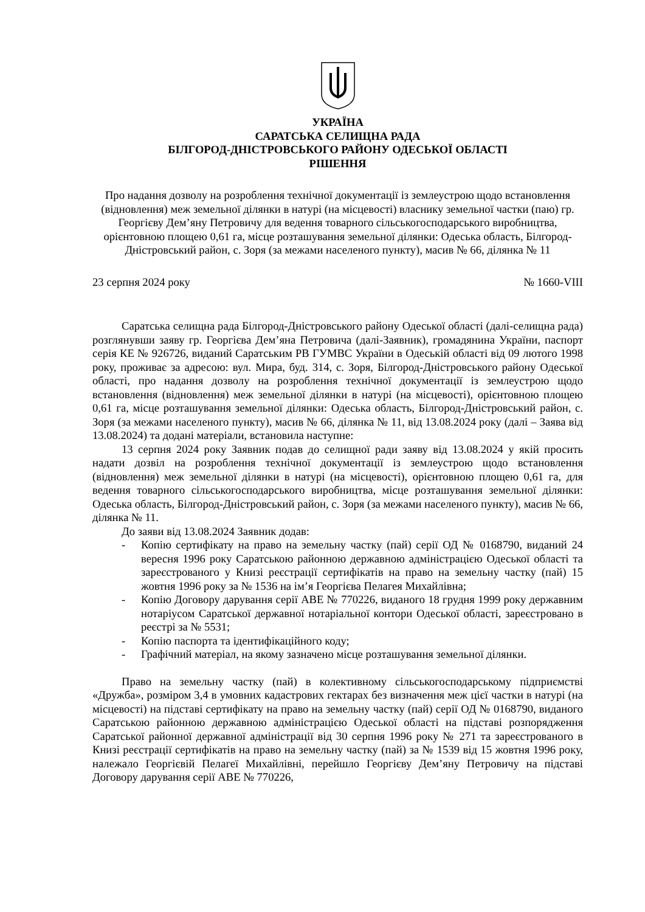УКРАЇНА
САРАТСЬКА СЕЛИЩНА РАДА
БІЛГОРОД-ДНІСТРОВСЬКОГО РАЙОНУ ОДЕСЬКОЇ ОБЛАСТІ
РІШЕННЯ
Про надання дозволу на розроблення технічної документації із землеустрою щодо встановлення (відновлення) меж земельної ділянки в натурі (на місцевості) власнику земельної частки (паю) гр. Георгієву Дем’яну Петровичу для ведення товарного сільськогосподарського виробництва, орієнтовною площею 0,61 га, місце розташування земельної ділянки: Одеська область, Білгород-Дністровський район, с. Зоря (за межами населеного пункту), масив № 66, ділянка № 11
23 серпня 2024 року № 1660-VIII
Саратська селищна рада Білгород-Дністровського району Одеської області (далі-селищна рада) розглянувши заяву гр. Георгієва Дем’яна Петровича (далі-Заявник), громадянина України, паспорт серія КЕ № 926726, виданий Саратським РВ ГУМВС України в Одеській області від 09 лютого 1998 року, проживає за адресою: вул. Мира, буд. 314, с. Зоря, Білгород-Дністровського району Одеської області, про надання дозволу на розроблення технічної документації із землеустрою щодо встановлення (відновлення) меж земельної ділянки в натурі (на місцевості), орієнтовною площею 0,61 га, місце розташування земельної ділянки: Одеська область, Білгород-Дністровський район, с. Зоря (за межами населеного пункту), масив № 66, ділянка № 11, від 13.08.2024 року (далі – Заява від 13.08.2024) та додані матеріали, встановила наступне:
13 серпня 2024 року Заявник подав до селищної ради заяву від 13.08.2024 у якій просить надати дозвіл на розроблення технічної документації із землеустрою щодо встановлення (відновлення) меж земельної ділянки в натурі (на місцевості), орієнтовною площею 0,61 га, для ведення товарного сільськогосподарського виробництва, місце розташування земельної ділянки: Одеська область, Білгород-Дністровський район, с. Зоря (за межами населеного пункту), масив № 66, ділянка № 11.
До заяви від 13.08.2024 Заявник додав:
- Копію сертифікату на право на земельну частку (пай) серії ОД № 0168790, виданий 24 вересня 1996 року Саратською районною державною адміністрацією Одеської області та зареєстрованого у Книзі реєстрації сертифікатів на право на земельну частку (пай) 15 жовтня 1996 року за № 1536 на ім’я Георгієва Пелагея Михайлівна;
- Копію Договору дарування серії АВЕ № 770226, виданого 18 грудня 1999 року державним нотаріусом Саратської державної нотаріальної контори Одеської області, зареєстровано в реєстрі за № 5531;
- Копію паспорта та ідентифікаційного коду;
- Графічний матеріал, на якому зазначено місце розташування земельної ділянки.
Право на земельну частку (пай) в колективному сільськогосподарському підприємстві «Дружба», розміром 3,4 в умовних кадастрових гектарах без визначення меж цієї частки в натурі (на місцевості) на підставі сертифікату на право на земельну частку (пай) серії ОД № 0168790, виданого Саратською районною державною адміністрацією Одеської області на підставі розпорядження Саратської районної державної адміністрації від 30 серпня 1996 року № 271 та зареєстрованого в Книзі реєстрації сертифікатів на право на земельну частку (пай) за № 1539 від 15 жовтня 1996 року, належало Георгієвій Пелагеї Михайлівні, перейшло Георгієву Дем’яну Петровичу на підставі Договору дарування серії АВЕ № 770226,